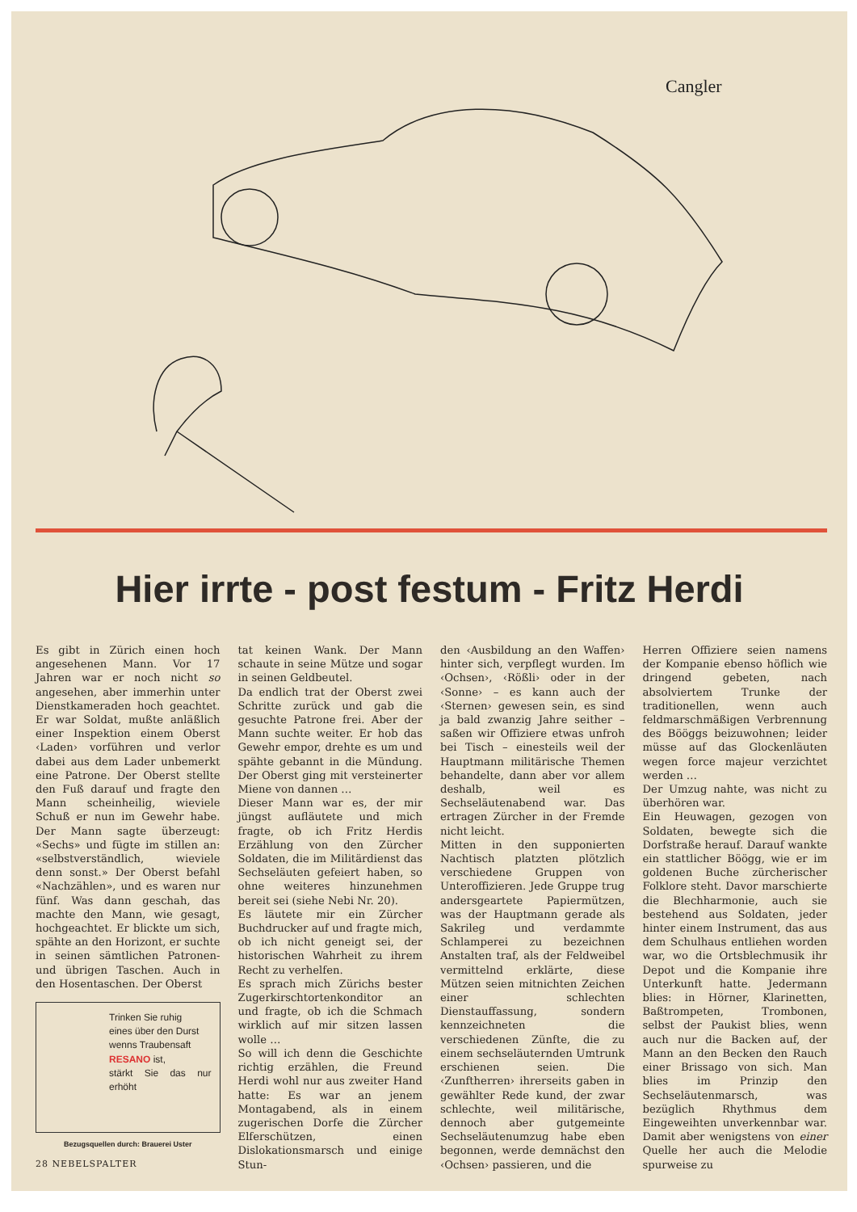Cangler
Hier irrte - post festum - Fritz Herdi
Es gibt in Zürich einen hoch angesehenen Mann. Vor 17 Jahren war er noch nicht so angesehen, aber immerhin unter Dienstkameraden hoch geachtet. Er war Soldat, mußte anläßlich einer Inspektion einem Oberst ‹Laden› vorführen und verlor dabei aus dem Lader unbemerkt eine Patrone. Der Oberst stellte den Fuß darauf und fragte den Mann scheinheilig, wieviele Schuß er nun im Gewehr habe. Der Mann sagte überzeugt: «Sechs» und fügte im stillen an: «selbstverständlich, wieviele denn sonst.» Der Oberst befahl «Nachzählen», und es waren nur fünf. Was dann geschah, das machte den Mann, wie gesagt, hochgeachtet. Er blickte um sich, spähte an den Horizont, er suchte in seinen sämtlichen Patronen- und übrigen Taschen. Auch in den Hosentaschen. Der Oberst
Trinken Sie ruhig
eines über den Durst
wenns Traubensaft
RESANO ist,
stärkt Sie das nur erhöht
Bezugsquellen durch: Brauerei Uster
tat keinen Wank. Der Mann schaute in seine Mütze und sogar in seinen Geldbeutel.
Da endlich trat der Oberst zwei Schritte zurück und gab die gesuchte Patrone frei. Aber der Mann suchte weiter. Er hob das Gewehr empor, drehte es um und spähte gebannt in die Mündung. Der Oberst ging mit versteinerter Miene von dannen …
Dieser Mann war es, der mir jüngst aufläutete und mich fragte, ob ich Fritz Herdis Erzählung von den Zürcher Soldaten, die im Militärdienst das Sechseläuten gefeiert haben, so ohne weiteres hinzunehmen bereit sei (siehe Nebi Nr. 20).
Es läutete mir ein Zürcher Buchdrucker auf und fragte mich, ob ich nicht geneigt sei, der historischen Wahrheit zu ihrem Recht zu verhelfen.
Es sprach mich Zürichs bester Zugerkirschtortenkonditor an und fragte, ob ich die Schmach wirklich auf mir sitzen lassen wolle …
So will ich denn die Geschichte richtig erzählen, die Freund Herdi wohl nur aus zweiter Hand hatte: Es war an jenem Montagabend, als in einem zugerischen Dorfe die Zürcher Elferschützen, einen Dislokationsmarsch und einige Stun-
den ‹Ausbildung an den Waffen› hinter sich, verpflegt wurden. Im ‹Ochsen›, ‹Rößli› oder in der ‹Sonne› – es kann auch der ‹Sternen› gewesen sein, es sind ja bald zwanzig Jahre seither – saßen wir Offiziere etwas unfroh bei Tisch – einesteils weil der Hauptmann militärische Themen behandelte, dann aber vor allem deshalb, weil es Sechseläutenabend war. Das ertragen Zürcher in der Fremde nicht leicht.
Mitten in den supponierten Nachtisch platzten plötzlich verschiedene Gruppen von Unteroffizieren. Jede Gruppe trug andersgeartete Papiermützen, was der Hauptmann gerade als Sakrileg und verdammte Schlamperei zu bezeichnen Anstalten traf, als der Feldweibel vermittelnd erklärte, diese Mützen seien mitnichten Zeichen einer schlechten Dienstauffassung, sondern kennzeichneten die verschiedenen Zünfte, die zu einem sechseläuternden Umtrunk erschienen seien. Die ‹Zunftherren› ihrerseits gaben in gewählter Rede kund, der zwar schlechte, weil militärische, dennoch aber gutgemeinte Sechseläutenumzug habe eben begonnen, werde demnächst den ‹Ochsen› passieren, und die
Herren Offiziere seien namens der Kompanie ebenso höflich wie dringend gebeten, nach absolviertem Trunke der traditionellen, wenn auch feldmarschmäßigen Verbrennung des Bööggs beizuwohnen; leider müsse auf das Glockenläuten wegen force majeur verzichtet werden …
Der Umzug nahte, was nicht zu überhören war.
Ein Heuwagen, gezogen von Soldaten, bewegte sich die Dorfstraße herauf. Darauf wankte ein stattlicher Böögg, wie er im goldenen Buche zürcherischer Folklore steht. Davor marschierte die Blechharmonie, auch sie bestehend aus Soldaten, jeder hinter einem Instrument, das aus dem Schulhaus entliehen worden war, wo die Ortsblechmusik ihr Depot und die Kompanie ihre Unterkunft hatte. Jedermann blies: in Hörner, Klarinetten, Baßtrompeten, Trombonen, selbst der Paukist blies, wenn auch nur die Backen auf, der Mann an den Becken den Rauch einer Brissago von sich. Man blies im Prinzip den Sechseläutenmarsch, was bezüglich Rhythmus dem Eingeweihten unverkennbar war. Damit aber wenigstens von einer Quelle her auch die Melodie spurweise zu
28 NEBELSPALTER